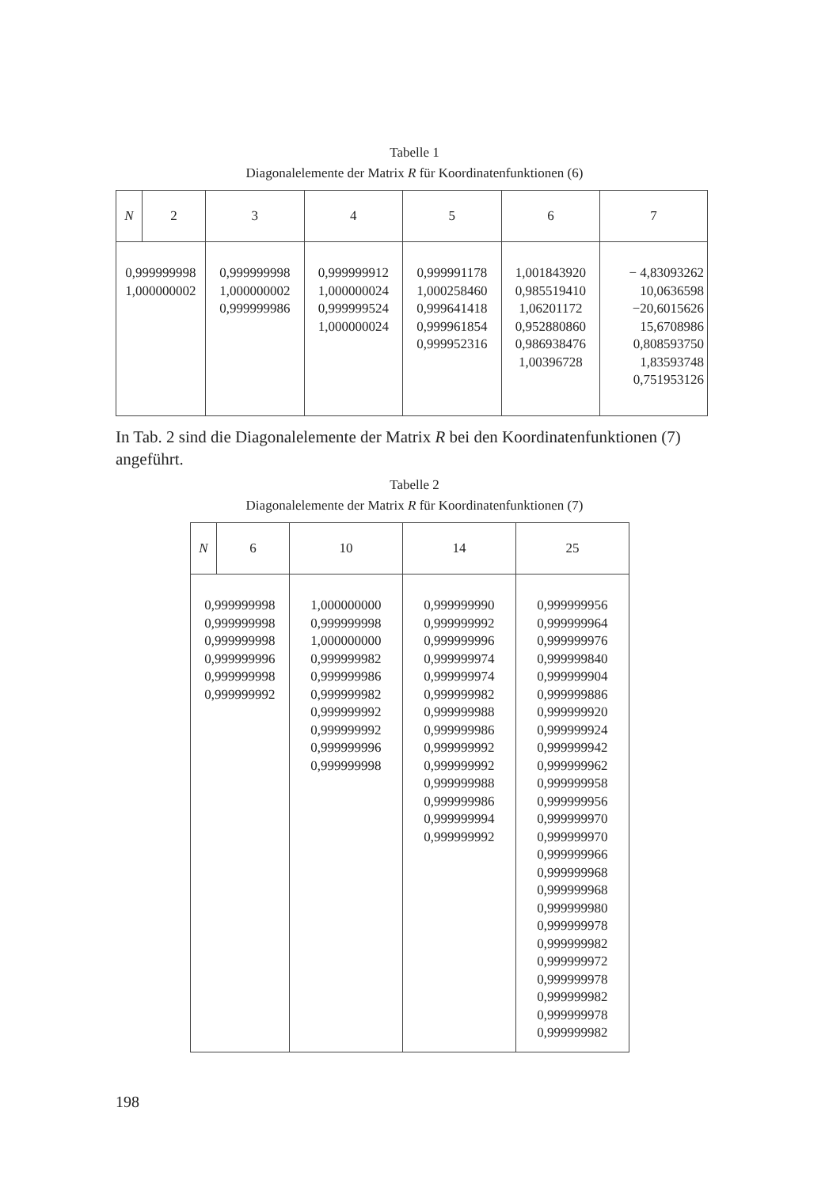Tabelle 1
Diagonalelemente der Matrix R für Koordinatenfunktionen (6)
| N | 2 | 3 | 4 | 5 | 6 | 7 |
| --- | --- | --- | --- | --- | --- | --- |
| 0,999999998 1,000000002 | | 0,999999998 1,000000002 0,999999986 | 0,999999912 1,000000024 0,999999524 1,000000024 | 0,999991178 1,000258460 0,999641418 0,999961854 0,999952316 | 1,001843920 0,985519410 1,06201172 0,952880860 0,986938476 1,00396728 | − 4,83093262 10,0636598 −20,6015626 15,6708986 0,808593750 1,83593748 0,751953126 |
In Tab. 2 sind die Diagonalelemente der Matrix R bei den Koordinatenfunktionen (7) angeführt.
Tabelle 2
Diagonalelemente der Matrix R für Koordinatenfunktionen (7)
| N | 6 | 10 | 14 | 25 |
| --- | --- | --- | --- | --- |
| 0,999999998 0,999999998 0,999999998 0,999999996 0,999999998 0,999999992 | | 1,000000000 0,999999998 1,000000000 0,999999982 0,999999986 0,999999982 0,999999992 0,999999992 0,999999996 0,999999998 | 0,999999990 0,999999992 0,999999996 0,999999974 0,999999974 0,999999982 0,999999988 0,999999986 0,999999992 0,999999992 0,999999988 0,999999986 0,999999994 0,999999992 | 0,999999956 0,999999964 0,999999976 0,999999840 0,999999904 0,999999886 0,999999920 0,999999924 0,999999942 0,999999962 0,999999958 0,999999956 0,999999970 0,999999970 0,999999966 0,999999968 0,999999968 0,999999980 0,999999978 0,999999982 0,999999972 0,999999978 0,999999982 0,999999978 0,999999982 |
198